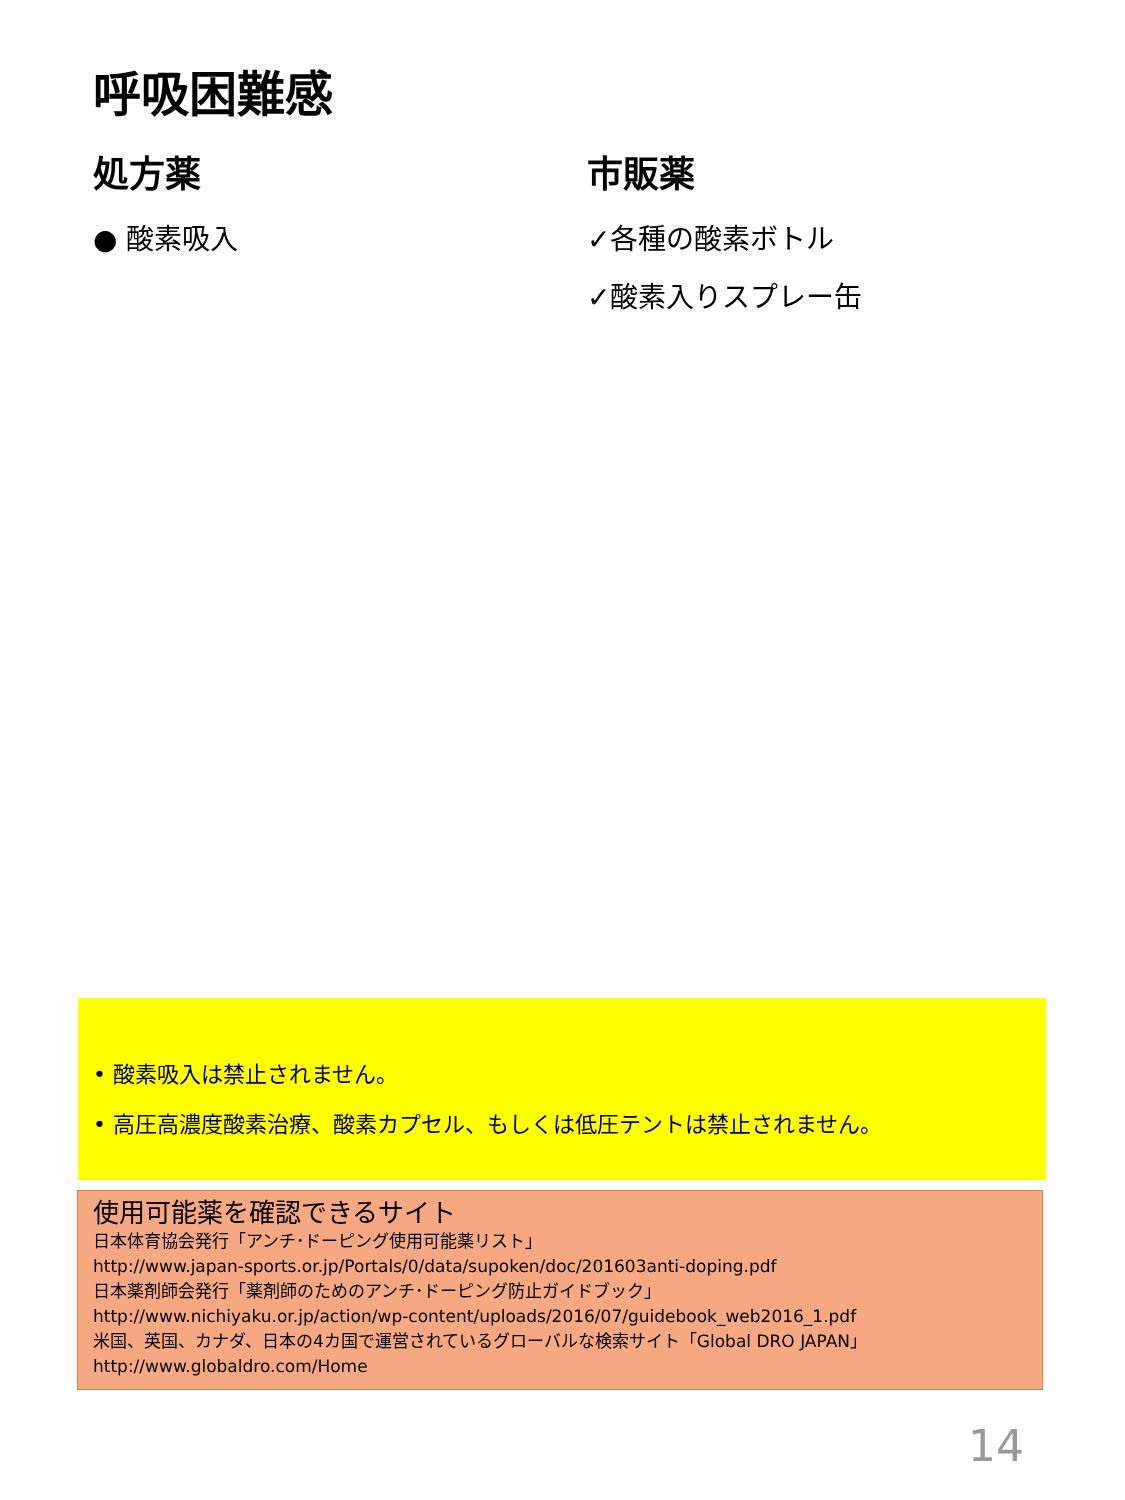呼吸困難感
処方薬
● 酸素吸入
市販薬
✓各種の酸素ボトル
✓酸素入りスプレー缶
• 酸素吸入は禁止されません。
• 高圧高濃度酸素治療、酸素カプセル、もしくは低圧テントは禁止されません。
使用可能薬を確認できるサイト
日本体育協会発行「アンチ･ドーピング使用可能薬リスト」
http://www.japan-sports.or.jp/Portals/0/data/supoken/doc/201603anti-doping.pdf
日本薬剤師会発行「薬剤師のためのアンチ･ドーピング防止ガイドブック」
http://www.nichiyaku.or.jp/action/wp-content/uploads/2016/07/guidebook_web2016_1.pdf
米国、英国、カナダ、日本の4カ国で運営されているグローバルな検索サイト「Global DRO JAPAN」
http://www.globaldro.com/Home
14